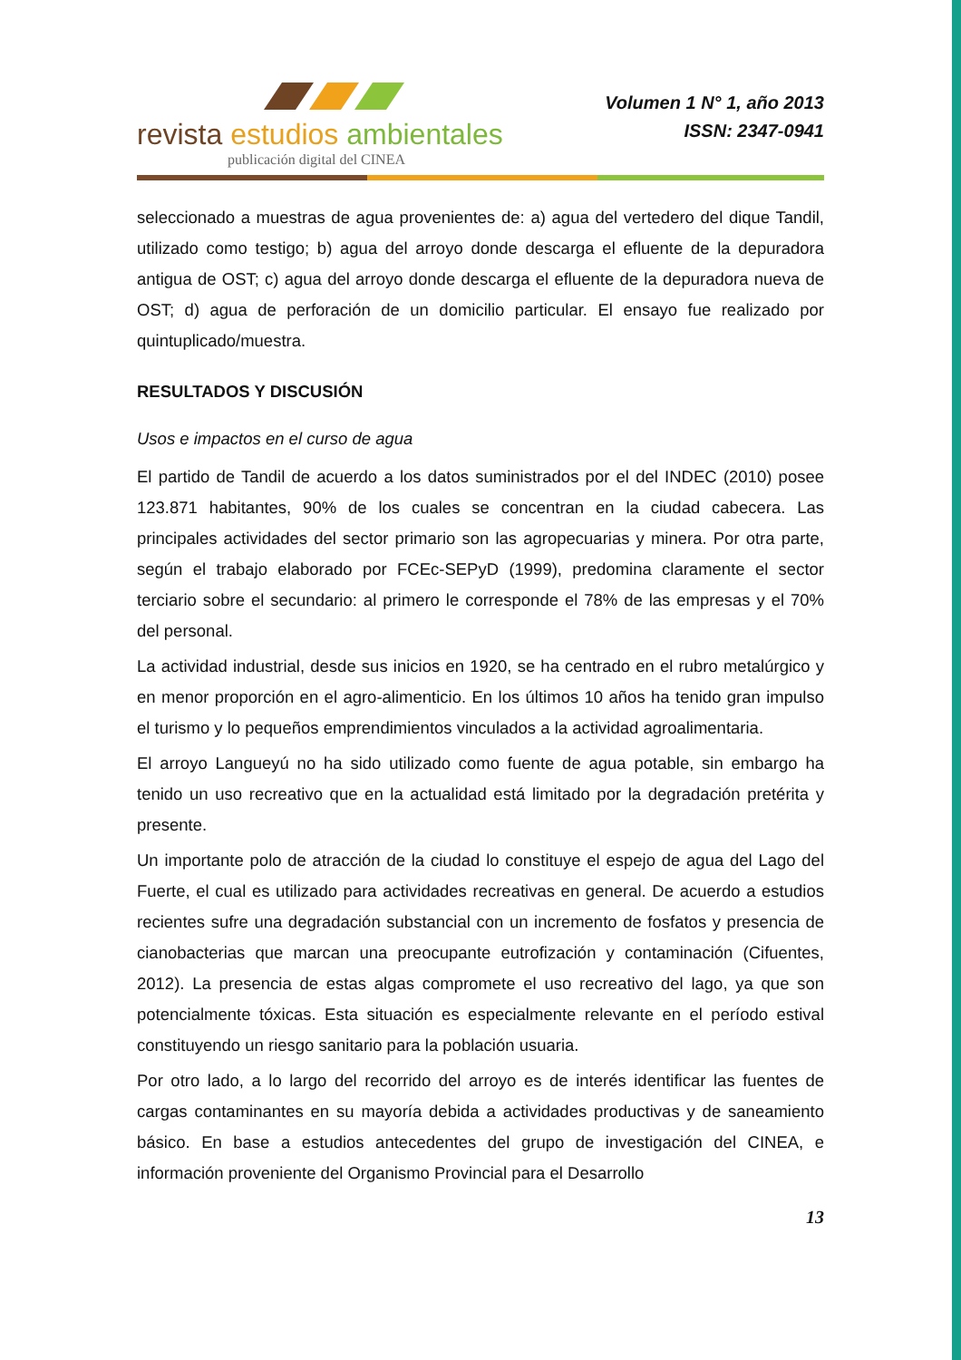revista estudios ambientales
publicación digital del CINEA
Volumen 1 N° 1, año 2013
ISSN: 2347-0941
seleccionado a muestras de agua provenientes de: a) agua del vertedero del dique Tandil, utilizado como testigo; b) agua del arroyo donde descarga el efluente de la depuradora antigua de OST; c) agua del arroyo donde descarga el efluente de la depuradora nueva de OST; d) agua de perforación de un domicilio particular. El ensayo fue realizado por quintuplicado/muestra.
RESULTADOS Y DISCUSIÓN
Usos e impactos en el curso de agua
El partido de Tandil de acuerdo a los datos suministrados por el del INDEC (2010) posee 123.871 habitantes, 90% de los cuales se concentran en la ciudad cabecera. Las principales actividades del sector primario son las agropecuarias y minera. Por otra parte, según el trabajo elaborado por FCEc-SEPyD (1999), predomina claramente el sector terciario sobre el secundario: al primero le corresponde el 78% de las empresas y el 70% del personal.
La actividad industrial, desde sus inicios en 1920, se ha centrado en el rubro metalúrgico y en menor proporción en el agro-alimenticio. En los últimos 10 años ha tenido gran impulso el turismo y lo pequeños emprendimientos vinculados a la actividad agroalimentaria.
El arroyo Langueyú no ha sido utilizado como fuente de agua potable, sin embargo ha tenido un uso recreativo que en la actualidad está limitado por la degradación pretérita y presente.
Un importante polo de atracción de la ciudad lo constituye el espejo de agua del Lago del Fuerte, el cual es utilizado para actividades recreativas en general. De acuerdo a estudios recientes sufre una degradación substancial con un incremento de fosfatos y presencia de cianobacterias que marcan una preocupante eutrofización y contaminación (Cifuentes, 2012). La presencia de estas algas compromete el uso recreativo del lago, ya que son potencialmente tóxicas. Esta situación es especialmente relevante en el período estival constituyendo un riesgo sanitario para la población usuaria.
Por otro lado, a lo largo del recorrido del arroyo es de interés identificar las fuentes de cargas contaminantes en su mayoría debida a actividades productivas y de saneamiento básico. En base a estudios antecedentes del grupo de investigación del CINEA, e información proveniente del Organismo Provincial para el Desarrollo
13